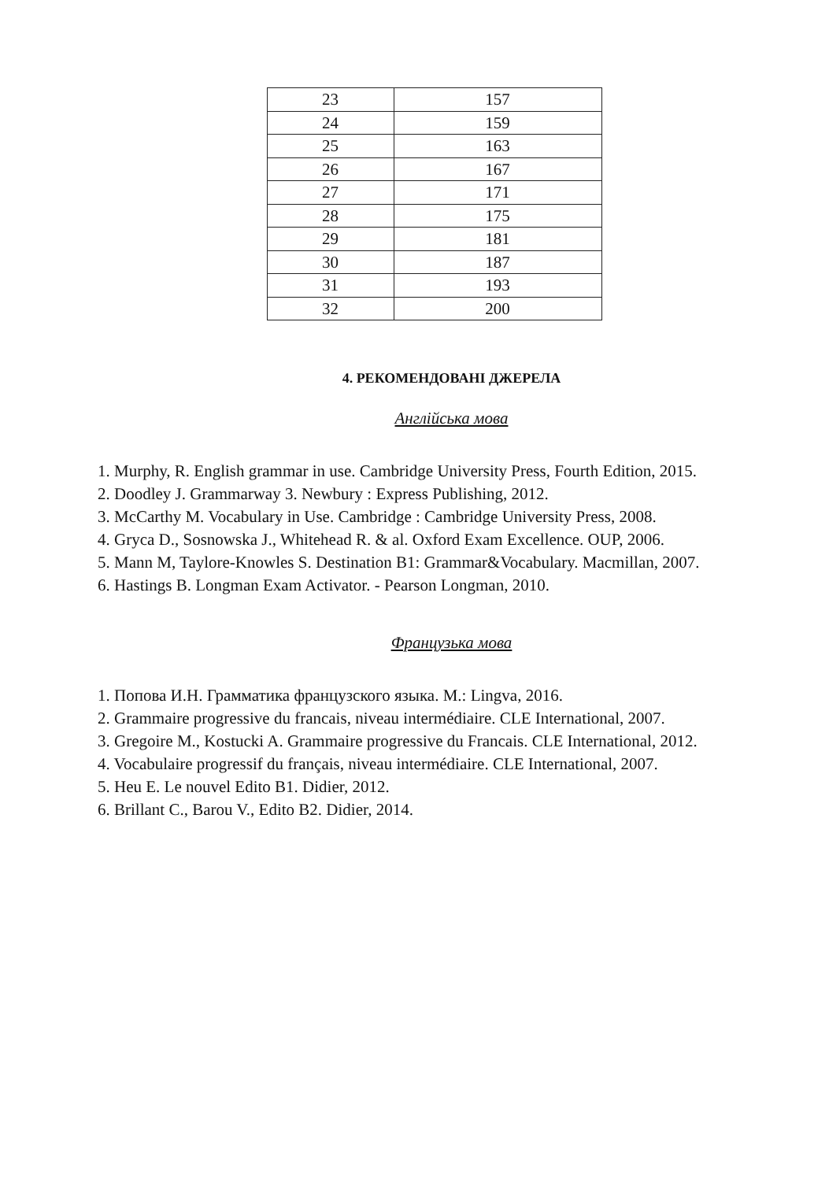| 23 | 157 |
| 24 | 159 |
| 25 | 163 |
| 26 | 167 |
| 27 | 171 |
| 28 | 175 |
| 29 | 181 |
| 30 | 187 |
| 31 | 193 |
| 32 | 200 |
4. РЕКОМЕНДОВАНІ ДЖЕРЕЛА
Англійська мова
1. Murphy, R. English grammar in use. Cambridge University Press, Fourth Edition, 2015.
2. Doodley J. Grammarway 3. Newbury : Express Publishing, 2012.
3. McCarthy M. Vocabulary in Use. Cambridge : Cambridge University Press, 2008.
4. Gryca D., Sosnowska J., Whitehead R. & al. Oxford Exam Excellence. OUP, 2006.
5. Mann M, Taylore-Knowles S. Destination B1: Grammar&Vocabulary. Macmillan, 2007.
6. Hastings B. Longman Exam Activator. - Pearson Longman, 2010.
Французька мова
1. Попова И.Н. Грамматика французского языка. М.: Lingva, 2016.
2. Grammaire progressive du francais, niveau intermédiaire. CLE International, 2007.
3. Gregoire M., Kostucki A. Grammaire progressive du Francais. CLE International, 2012.
4. Vocabulaire progressif du français, niveau intermédiaire. CLE International, 2007.
5. Heu E. Le nouvel Edito B1. Didier, 2012.
6. Brillant C., Barou V., Edito B2. Didier, 2014.